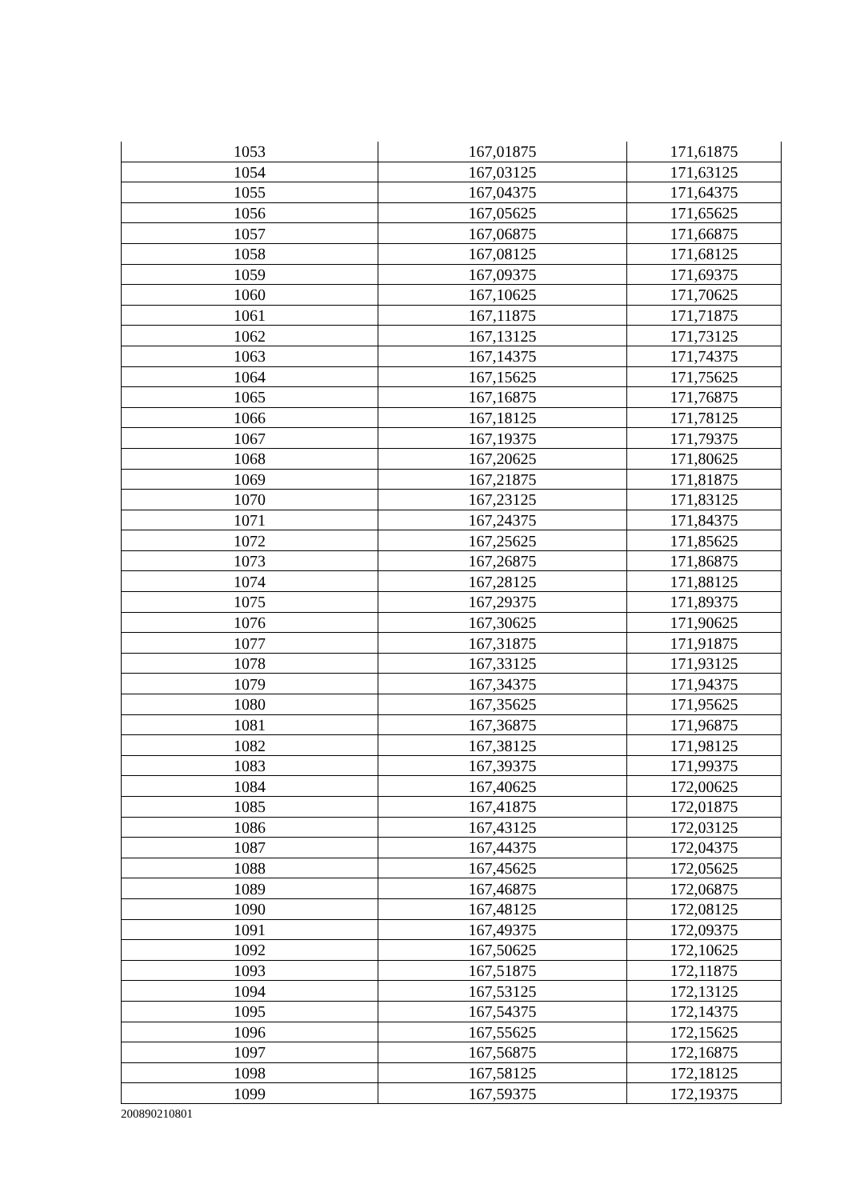| 1053 | 167,01875 | 171,61875 |
| 1054 | 167,03125 | 171,63125 |
| 1055 | 167,04375 | 171,64375 |
| 1056 | 167,05625 | 171,65625 |
| 1057 | 167,06875 | 171,66875 |
| 1058 | 167,08125 | 171,68125 |
| 1059 | 167,09375 | 171,69375 |
| 1060 | 167,10625 | 171,70625 |
| 1061 | 167,11875 | 171,71875 |
| 1062 | 167,13125 | 171,73125 |
| 1063 | 167,14375 | 171,74375 |
| 1064 | 167,15625 | 171,75625 |
| 1065 | 167,16875 | 171,76875 |
| 1066 | 167,18125 | 171,78125 |
| 1067 | 167,19375 | 171,79375 |
| 1068 | 167,20625 | 171,80625 |
| 1069 | 167,21875 | 171,81875 |
| 1070 | 167,23125 | 171,83125 |
| 1071 | 167,24375 | 171,84375 |
| 1072 | 167,25625 | 171,85625 |
| 1073 | 167,26875 | 171,86875 |
| 1074 | 167,28125 | 171,88125 |
| 1075 | 167,29375 | 171,89375 |
| 1076 | 167,30625 | 171,90625 |
| 1077 | 167,31875 | 171,91875 |
| 1078 | 167,33125 | 171,93125 |
| 1079 | 167,34375 | 171,94375 |
| 1080 | 167,35625 | 171,95625 |
| 1081 | 167,36875 | 171,96875 |
| 1082 | 167,38125 | 171,98125 |
| 1083 | 167,39375 | 171,99375 |
| 1084 | 167,40625 | 172,00625 |
| 1085 | 167,41875 | 172,01875 |
| 1086 | 167,43125 | 172,03125 |
| 1087 | 167,44375 | 172,04375 |
| 1088 | 167,45625 | 172,05625 |
| 1089 | 167,46875 | 172,06875 |
| 1090 | 167,48125 | 172,08125 |
| 1091 | 167,49375 | 172,09375 |
| 1092 | 167,50625 | 172,10625 |
| 1093 | 167,51875 | 172,11875 |
| 1094 | 167,53125 | 172,13125 |
| 1095 | 167,54375 | 172,14375 |
| 1096 | 167,55625 | 172,15625 |
| 1097 | 167,56875 | 172,16875 |
| 1098 | 167,58125 | 172,18125 |
| 1099 | 167,59375 | 172,19375 |
200890210801